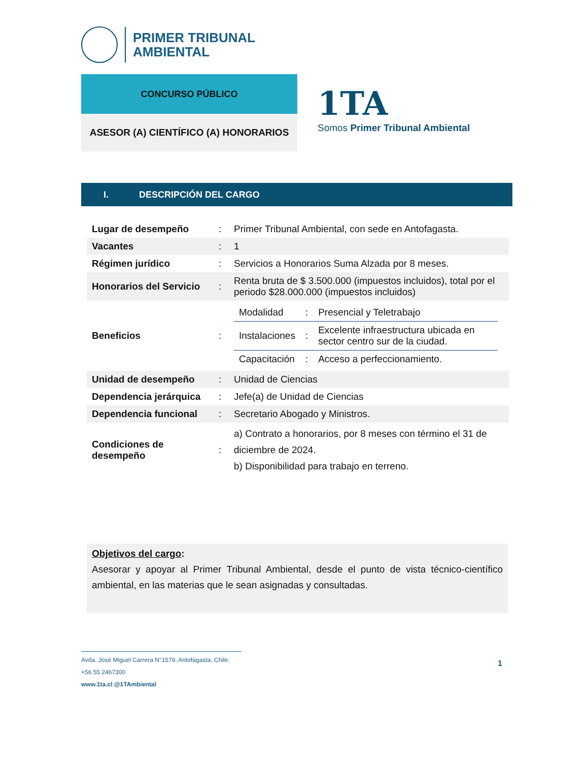PRIMER TRIBUNAL
AMBIENTAL
CONCURSO PÚBLICO
ASESOR (A) CIENTÍFICO (A) HONORARIOS
1TA
Somos Primer Tribunal Ambiental
I. DESCRIPCIÓN DEL CARGO
| Lugar de desempeño | : | Primer Tribunal Ambiental, con sede en Antofagasta. |
| Vacantes | : | 1 |
| Régimen jurídico | : | Servicios a Honorarios Suma Alzada por 8 meses. |
| Honorarios del Servicio | : | Renta bruta de $ 3.500.000 (impuestos incluidos), total por el periodo $28.000.000 (impuestos incluidos) |
| Beneficios | : | / Modalidad / : / Presencial y Teletrabajo / / Instalaciones / : / Excelente infraestructura ubicada en sector centro sur de la ciudad. / / Capacitación / : / Acceso a perfeccionamiento. / |
| Unidad de desempeño | : | Unidad de Ciencias |
| Dependencia jerárquica | : | Jefe(a) de Unidad de Ciencias |
| Dependencia funcional | : | Secretario Abogado y Ministros. |
| Condiciones de desempeño | : | a) Contrato a honorarios, por 8 meses con término el 31 de diciembre de 2024. b) Disponibilidad para trabajo en terreno. |
Objetivos del cargo:
Asesorar y apoyar al Primer Tribunal Ambiental, desde el punto de vista técnico-científico ambiental, en las materias que le sean asignadas y consultadas.
Avda. José Miguel Carrera N°1579, Antofagasta, Chile.
+56 55 2467300
www.1ta.cl @1TAmbiental
1